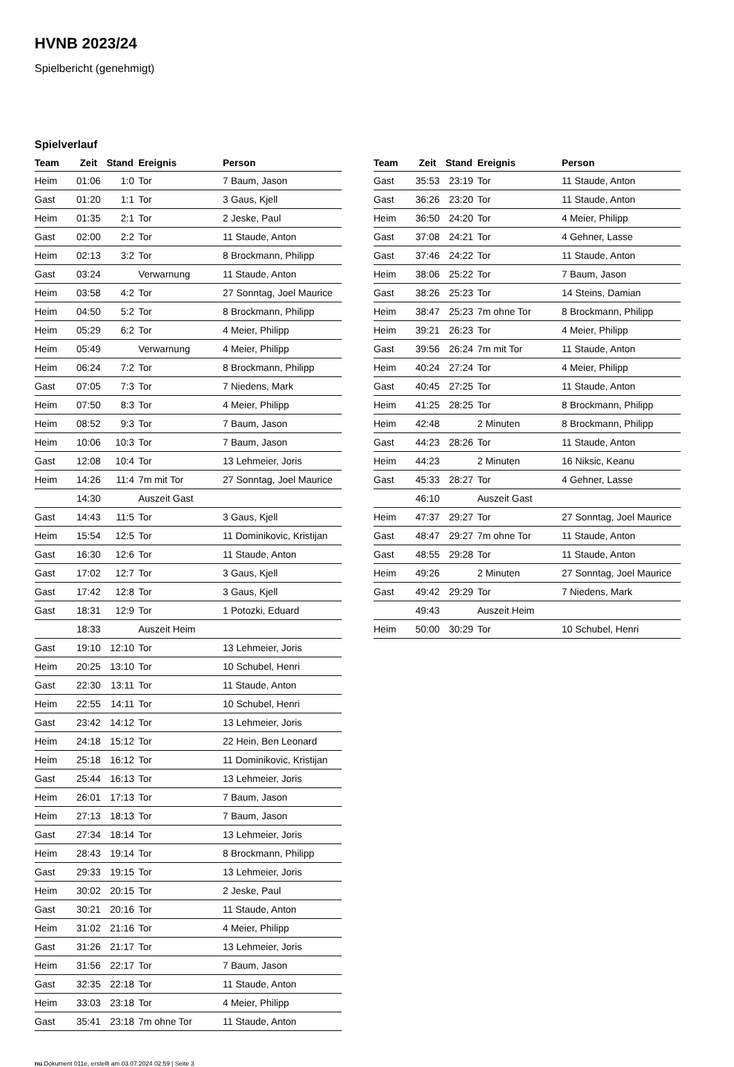HVNB 2023/24
Spielbericht (genehmigt)
Spielverlauf
| Team | Zeit | Stand | Ereignis | Person |
| --- | --- | --- | --- | --- |
| Heim | 01:06 | 1:0 | Tor | 7 Baum, Jason |
| Gast | 01:20 | 1:1 | Tor | 3 Gaus, Kjell |
| Heim | 01:35 | 2:1 | Tor | 2 Jeske, Paul |
| Gast | 02:00 | 2:2 | Tor | 11 Staude, Anton |
| Heim | 02:13 | 3:2 | Tor | 8 Brockmann, Philipp |
| Gast | 03:24 | | Verwarnung | 11 Staude, Anton |
| Heim | 03:58 | 4:2 | Tor | 27 Sonntag, Joel Maurice |
| Heim | 04:50 | 5:2 | Tor | 8 Brockmann, Philipp |
| Heim | 05:29 | 6:2 | Tor | 4 Meier, Philipp |
| Heim | 05:49 | | Verwarnung | 4 Meier, Philipp |
| Heim | 06:24 | 7:2 | Tor | 8 Brockmann, Philipp |
| Gast | 07:05 | 7:3 | Tor | 7 Niedens, Mark |
| Heim | 07:50 | 8:3 | Tor | 4 Meier, Philipp |
| Heim | 08:52 | 9:3 | Tor | 7 Baum, Jason |
| Heim | 10:06 | 10:3 | Tor | 7 Baum, Jason |
| Gast | 12:08 | 10:4 | Tor | 13 Lehmeier, Joris |
| Heim | 14:26 | 11:4 | 7m mit Tor | 27 Sonntag, Joel Maurice |
| | 14:30 | | Auszeit Gast | |
| Gast | 14:43 | 11:5 | Tor | 3 Gaus, Kjell |
| Heim | 15:54 | 12:5 | Tor | 11 Dominikovic, Kristijan |
| Gast | 16:30 | 12:6 | Tor | 11 Staude, Anton |
| Gast | 17:02 | 12:7 | Tor | 3 Gaus, Kjell |
| Gast | 17:42 | 12:8 | Tor | 3 Gaus, Kjell |
| Gast | 18:31 | 12:9 | Tor | 1 Potozki, Eduard |
| | 18:33 | | Auszeit Heim | |
| Gast | 19:10 | 12:10 | Tor | 13 Lehmeier, Joris |
| Heim | 20:25 | 13:10 | Tor | 10 Schubel, Henri |
| Gast | 22:30 | 13:11 | Tor | 11 Staude, Anton |
| Heim | 22:55 | 14:11 | Tor | 10 Schubel, Henri |
| Gast | 23:42 | 14:12 | Tor | 13 Lehmeier, Joris |
| Heim | 24:18 | 15:12 | Tor | 22 Hein, Ben Leonard |
| Heim | 25:18 | 16:12 | Tor | 11 Dominikovic, Kristijan |
| Gast | 25:44 | 16:13 | Tor | 13 Lehmeier, Joris |
| Heim | 26:01 | 17:13 | Tor | 7 Baum, Jason |
| Heim | 27:13 | 18:13 | Tor | 7 Baum, Jason |
| Gast | 27:34 | 18:14 | Tor | 13 Lehmeier, Joris |
| Heim | 28:43 | 19:14 | Tor | 8 Brockmann, Philipp |
| Gast | 29:33 | 19:15 | Tor | 13 Lehmeier, Joris |
| Heim | 30:02 | 20:15 | Tor | 2 Jeske, Paul |
| Gast | 30:21 | 20:16 | Tor | 11 Staude, Anton |
| Heim | 31:02 | 21:16 | Tor | 4 Meier, Philipp |
| Gast | 31:26 | 21:17 | Tor | 13 Lehmeier, Joris |
| Heim | 31:56 | 22:17 | Tor | 7 Baum, Jason |
| Gast | 32:35 | 22:18 | Tor | 11 Staude, Anton |
| Heim | 33:03 | 23:18 | Tor | 4 Meier, Philipp |
| Gast | 35:41 | 23:18 | 7m ohne Tor | 11 Staude, Anton |
| Team | Zeit | Stand | Ereignis | Person |
| --- | --- | --- | --- | --- |
| Gast | 35:53 | 23:19 | Tor | 11 Staude, Anton |
| Gast | 36:26 | 23:20 | Tor | 11 Staude, Anton |
| Heim | 36:50 | 24:20 | Tor | 4 Meier, Philipp |
| Gast | 37:08 | 24:21 | Tor | 4 Gehner, Lasse |
| Gast | 37:46 | 24:22 | Tor | 11 Staude, Anton |
| Heim | 38:06 | 25:22 | Tor | 7 Baum, Jason |
| Gast | 38:26 | 25:23 | Tor | 14 Steins, Damian |
| Heim | 38:47 | 25:23 | 7m ohne Tor | 8 Brockmann, Philipp |
| Heim | 39:21 | 26:23 | Tor | 4 Meier, Philipp |
| Gast | 39:56 | 26:24 | 7m mit Tor | 11 Staude, Anton |
| Heim | 40:24 | 27:24 | Tor | 4 Meier, Philipp |
| Gast | 40:45 | 27:25 | Tor | 11 Staude, Anton |
| Heim | 41:25 | 28:25 | Tor | 8 Brockmann, Philipp |
| Heim | 42:48 | | 2 Minuten | 8 Brockmann, Philipp |
| Gast | 44:23 | 28:26 | Tor | 11 Staude, Anton |
| Heim | 44:23 | | 2 Minuten | 16 Niksic, Keanu |
| Gast | 45:33 | 28:27 | Tor | 4 Gehner, Lasse |
| | 46:10 | | Auszeit Gast | |
| Heim | 47:37 | 29:27 | Tor | 27 Sonntag, Joel Maurice |
| Gast | 48:47 | 29:27 | 7m ohne Tor | 11 Staude, Anton |
| Gast | 48:55 | 29:28 | Tor | 11 Staude, Anton |
| Heim | 49:26 | | 2 Minuten | 27 Sonntag, Joel Maurice |
| Gast | 49:42 | 29:29 | Tor | 7 Niedens, Mark |
| | 49:43 | | Auszeit Heim | |
| Heim | 50:00 | 30:29 | Tor | 10 Schubel, Henri |
nu.Dokument 011e, erstellt am 03.07.2024 02:59 | Seite 3